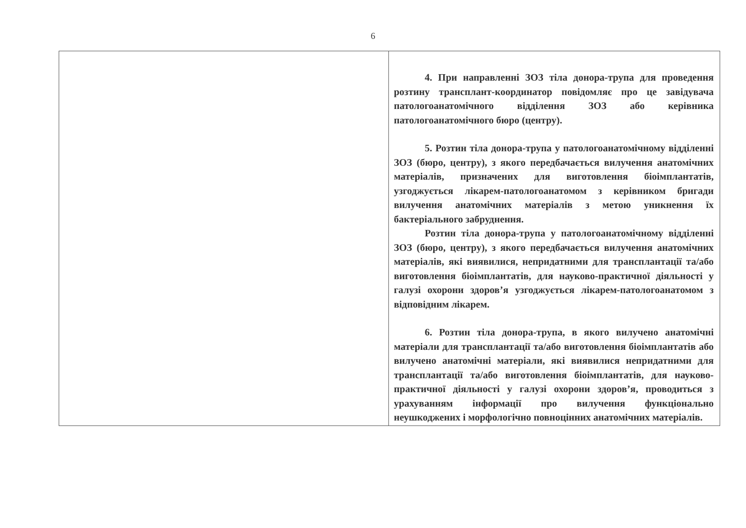6
| | 4. При направленні ЗОЗ тіла донора-трупа для проведення розтину трансплант-координатор повідомляє про це завідувача патологоанатомічного відділення ЗОЗ або керівника патологоанатомічного бюро (центру). 5. Розтин тіла донора-трупа у патологоанатомічному відділенні ЗОЗ (бюро, центру), з якого передбачається вилучення анатомічних матеріалів, призначених для виготовлення біоімплантатів, узгоджується лікарем-патологоанатомом з керівником бригади вилучення анатомічних матеріалів з метою уникнення їх бактеріального забруднення. Розтин тіла донора-трупа у патологоанатомічному відділенні ЗОЗ (бюро, центру), з якого передбачається вилучення анатомічних матеріалів, які виявилися, непридатними для трансплантації та/або виготовлення біоімплантатів, для науково-практичної діяльності у галузі охорони здоров’я узгоджується лікарем-патологоанатомом з відповідним лікарем. 6. Розтин тіла донора-трупа, в якого вилучено анатомічні матеріали для трансплантації та/або виготовлення біоімплантатів або вилучено анатомічні матеріали, які виявилися непридатними для трансплантації та/або виготовлення біоімплантатів, для науково-практичної діяльності у галузі охорони здоров’я, проводиться з урахуванням інформації про вилучення функціонально неушкоджених і морфологічно повноцінних анатомічних матеріалів. |